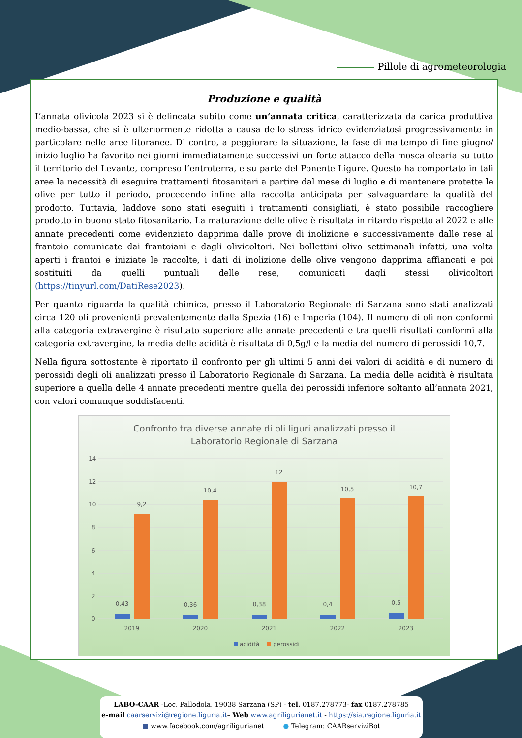Pillole di agrometeorologia
Produzione e qualità
L’annata olivicola 2023 si è delineata subito come un’annata critica, caratterizzata da carica produttiva medio-bassa, che si è ulteriormente ridotta a causa dello stress idrico evidenziatosi progressivamente in particolare nelle aree litoranee. Di contro, a peggiorare la situazione, la fase di maltempo di fine giugno/ inizio luglio ha favorito nei giorni immediatamente successivi un forte attacco della mosca olearia su tutto il territorio del Levante, compreso l’entroterra, e su parte del Ponente Ligure. Questo ha comportato in tali aree la necessità di eseguire trattamenti fitosanitari a partire dal mese di luglio e di mantenere protette le olive per tutto il periodo, procedendo infine alla raccolta anticipata per salvaguardare la qualità del prodotto. Tuttavia, laddove sono stati eseguiti i trattamenti consigliati, è stato possibile raccogliere prodotto in buono stato fitosanitario. La maturazione delle olive è risultata in ritardo rispetto al 2022 e alle annate precedenti come evidenziato dapprima dalle prove di inolizione e successivamente dalle rese al frantoio comunicate dai frantoiani e dagli olivicoltori. Nei bollettini olivo settimanali infatti, una volta aperti i frantoi e iniziate le raccolte, i dati di inolizione delle olive vengono dapprima affiancati e poi sostituiti da quelli puntuali delle rese, comunicati dagli stessi olivicoltori (https://tinyurl.com/DatiRese2023).
Per quanto riguarda la qualità chimica, presso il Laboratorio Regionale di Sarzana sono stati analizzati circa 120 oli provenienti prevalentemente dalla Spezia (16) e Imperia (104). Il numero di oli non conformi alla categoria extravergine è risultato superiore alle annate precedenti e tra quelli risultati conformi alla categoria extravergine, la media delle acidità è risultata di 0,5g/l e la media del numero di perossidi 10,7.
Nella figura sottostante è riportato il confronto per gli ultimi 5 anni dei valori di acidità e di numero di perossidi degli oli analizzati presso il Laboratorio Regionale di Sarzana. La media delle acidità è risultata superiore a quella delle 4 annate precedenti mentre quella dei perossidi inferiore soltanto all’annata 2021, con valori comunque soddisfacenti.
Confronto tra diverse annate di oli liguri analizzati presso il
Laboratorio Regionale di Sarzana
14
12
10
8
6
4
2
0
0,43
9,2
0,36
10,4
0,38
12
0,4
10,5
0,5
10,7
2019
2020
2021
2022
2023
acidità
perossidi
LABO-CAAR -Loc. Pallodola, 19038 Sarzana (SP) - tel. 0187.278773- fax 0187.278785
e-mail caarservizi@regione.liguria.it– Web www.agriligurianet.it - https://sia.regione.liguria.it
■ www.facebook.com/agriligurianet ● Telegram: CAARserviziBot